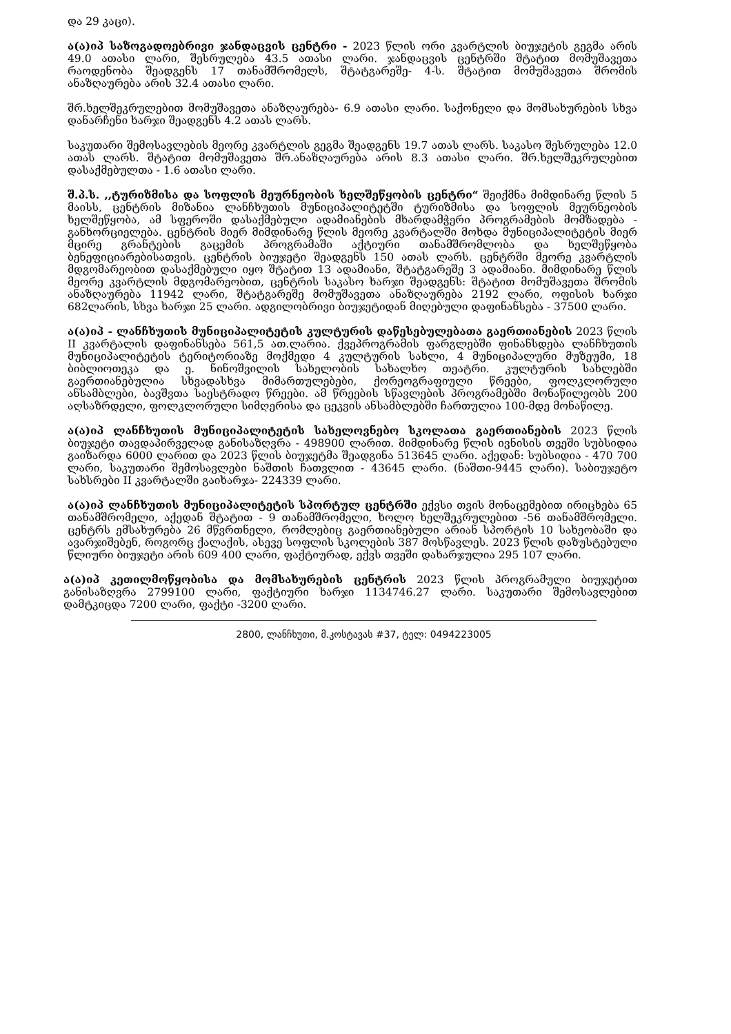და 29 კაცი).
ა(ა)იპ საზოგადოებრივი ჯანდაცვის ცენტრი - 2023 წლის ორი კვარტლის ბიუჯეტის გეგმა არის 49.0 ათასი ლარი, შესრულება 43.5 ათასი ლარი. ჯანდაცვის ცენტრში შტატით მომუშავეთა რაოდენობა შეადგენს 17 თანამშრომელს, შტატგარეშე- 4-ს. შტატით მომუშავეთა შრომის ანაზღაურება არის 32.4 ათასი ლარი.
შრ.ხელშეკრულებით მომუშავეთა ანაზღაურება- 6.9 ათასი ლარი. საქონელი და მომსახურების სხვა დანარჩენი ხარჯი შეადგენს 4.2 ათას ლარს.
საკუთარი შემოსავლების მეორე კვარტლის გეგმა შეადგენს 19.7 ათას ლარს. საკასო შესრულება 12.0 ათას ლარს. შტატით მომუშავეთა შრ.ანაზღაურება არის 8.3 ათასი ლარი. შრ.ხელშეკრულებით დასაქმებულთა - 1.6 ათასი ლარი.
შ.პ.ს. ,,ტურიზმისა და სოფლის მეურნეობის ხელშეწყობის ცენტრი“ შეიქმნა მიმდინარე წლის 5 მაისს, ცენტრის მიზანია ლანჩხუთის მუნიციპალიტეტში ტურიზმისა და სოფლის მეურნეობის ხელშეწყობა, ამ სფეროში დასაქმებული ადამიანების მხარდამჭერი პროგრამების მომზადება - განხორციელება. ცენტრის მიერ მიმდინარე წლის მეორე კვარტალში მოხდა მუნიციპალიტეტის მიერ მცირე გრანტების გაცემის პროგრამაში აქტიური თანამშრომლობა და ხელშეწყობა ბენეფიციარებისათვის. ცენტრის ბიუჯეტი შეადგენს 150 ათას ლარს. ცენტრში მეორე კვარტლის მდგომარეობით დასაქმებული იყო შტატით 13 ადამიანი, შტატგარეშე 3 ადამიანი. მიმდინარე წლის მეორე კვარტლის მდგომარეობით, ცენტრის საკასო ხარჯი შეადგენს: შტატით მომუშავეთა შრომის ანაზღაურება 11942 ლარი, შტატგარეშე მომუშავეთა ანაზღაურება 2192 ლარი, ოფისის ხარჯი 682ლარის, სხვა ხარჯი 25 ლარი. ადგილობრივი ბიუჯეტიდან მიღებული დაფინანსება - 37500 ლარი.
ა(ა)იპ - ლანჩხუთის მუნიციპალიტეტის კულტურის დაწესებულებათა გაერთიანების 2023 წლის II კვარტალის დაფინანსება 561,5 ათ.ლარია. ქვეპროგრამის ფარგლებში ფინანსდება ლანჩხუთის მუნიციპალიტეტის ტერიტორიაზე მოქმედი 4 კულტურის სახლი, 4 მუნიციპალური მუზეუმი, 18 ბიბლიოთეკა და ე. ნინოშვილის სახელობის სახალხო თეატრი. კულტურის სახლებში გაერთიანებულია სხვადასხვა მიმართულებები, ქორეოგრაფიული წრეები, ფოლკლორული ანსამბლები, ბავშვთა საესტრადო წრეები. ამ წრეების სწავლების პროგრამებში მონაწილეობს 200 აღსაზრდელი, ფოლკლორული სიმღერისა და ცეკვის ანსამბლებში ჩართულია 100-მდე მონაწილე.
ა(ა)იპ ლანჩხუთის მუნიციპალიტეტის სახელოვნებო სკოლათა გაერთიანების 2023 წლის ბიუჯეტი თავდაპირველად განისაზღვრა - 498900 ლარით. მიმდინარე წლის ივნისის თვეში სუბსიდია გაიზარდა 6000 ლარით და 2023 წლის ბიუჯეტმა შეადგინა 513645 ლარი. აქედან: სუბსიდია - 470 700 ლარი, საკუთარი შემოსავლები ნაშთის ჩათვლით - 43645 ლარი. (ნაშთი-9445 ლარი). საბიუჯეტო სახსრები II კვარტალში გაიხარჯა- 224339 ლარი.
ა(ა)იპ ლანჩხუთის მუნიციპალიტეტის სპორტულ ცენტრში ექვსი თვის მონაცემებით ირიცხება 65 თანამშრომელი, აქედან შტატით - 9 თანამშრომელი, ხოლო ხელშეკრულებით -56 თანამშრომელი. ცენტრს ემსახურება 26 მწვრთნელი, რომლებიც გაერთიანებული არიან სპორტის 10 სახეობაში და ავარჯიშებენ, როგორც ქალაქის, ასევე სოფლის სკოლების 387 მოსწავლეს. 2023 წლის დაზუსტებული წლიური ბიუჯეტი არის 609 400 ლარი, ფაქტიურად, ექვს თვეში დახარჯულია 295 107 ლარი.
ა(ა)იპ კეთილმოწყობისა და მომსახურების ცენტრის 2023 წლის პროგრამული ბიუჯეტით განისაზღვრა 2799100 ლარი, ფაქტიური ხარჯი 1134746.27 ლარი. საკუთარი შემოსავლებით დამტკიცდა 7200 ლარი, ფაქტი -3200 ლარი.
2800, ლანჩხუთი, მ.კოსტავას #37, ტელ: 0494223005